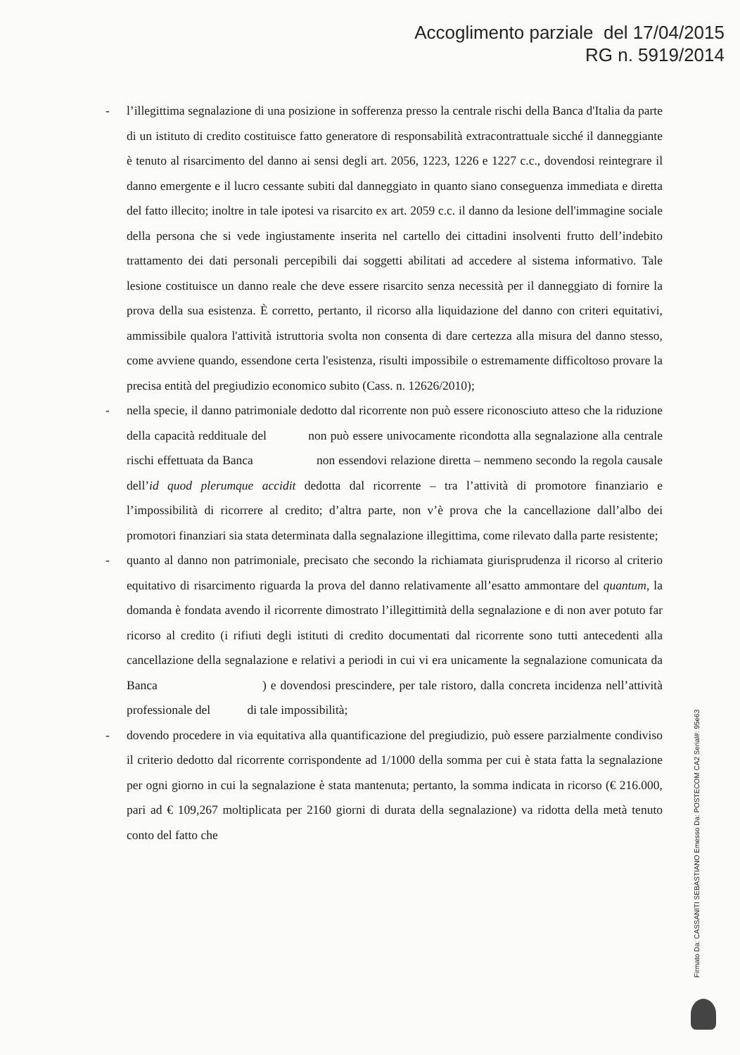Accoglimento parziale del 17/04/2015
RG n. 5919/2014
- l’illegittima segnalazione di una posizione in sofferenza presso la centrale rischi della Banca d'Italia da parte di un istituto di credito costituisce fatto generatore di responsabilità extracontrattuale sicché il danneggiante è tenuto al risarcimento del danno ai sensi degli art. 2056, 1223, 1226 e 1227 c.c., dovendosi reintegrare il danno emergente e il lucro cessante subiti dal danneggiato in quanto siano conseguenza immediata e diretta del fatto illecito; inoltre in tale ipotesi va risarcito ex art. 2059 c.c. il danno da lesione dell'immagine sociale della persona che si vede ingiustamente inserita nel cartello dei cittadini insolventi frutto dell’indebito trattamento dei dati personali percepibili dai soggetti abilitati ad accedere al sistema informativo. Tale lesione costituisce un danno reale che deve essere risarcito senza necessità per il danneggiato di fornire la prova della sua esistenza. È corretto, pertanto, il ricorso alla liquidazione del danno con criteri equitativi, ammissibile qualora l'attività istruttoria svolta non consenta di dare certezza alla misura del danno stesso, come avviene quando, essendone certa l'esistenza, risulti impossibile o estremamente difficoltoso provare la precisa entità del pregiudizio economico subito (Cass. n. 12626/2010);
- nella specie, il danno patrimoniale dedotto dal ricorrente non può essere riconosciuto atteso che la riduzione della capacità reddituale del non può essere univocamente ricondotta alla segnalazione alla centrale rischi effettuata da Banca non essendovi relazione diretta – nemmeno secondo la regola causale dell’id quod plerumque accidit dedotta dal ricorrente – tra l’attività di promotore finanziario e l’impossibilità di ricorrere al credito; d’altra parte, non v’è prova che la cancellazione dall’albo dei promotori finanziari sia stata determinata dalla segnalazione illegittima, come rilevato dalla parte resistente;
- quanto al danno non patrimoniale, precisato che secondo la richiamata giurisprudenza il ricorso al criterio equitativo di risarcimento riguarda la prova del danno relativamente all’esatto ammontare del quantum, la domanda è fondata avendo il ricorrente dimostrato l’illegittimità della segnalazione e di non aver potuto far ricorso al credito (i rifiuti degli istituti di credito documentati dal ricorrente sono tutti antecedenti alla cancellazione della segnalazione e relativi a periodi in cui vi era unicamente la segnalazione comunicata da Banca ) e dovendosi prescindere, per tale ristoro, dalla concreta incidenza nell’attività professionale del di tale impossibilità;
- dovendo procedere in via equitativa alla quantificazione del pregiudizio, può essere parzialmente condiviso il criterio dedotto dal ricorrente corrispondente ad 1/1000 della somma per cui è stata fatta la segnalazione per ogni giorno in cui la segnalazione è stata mantenuta; pertanto, la somma indicata in ricorso (€ 216.000, pari ad € 109,267 moltiplicata per 2160 giorni di durata della segnalazione) va ridotta della metà tenuto conto del fatto che
Firmato Da: CASSANITI SEBASTIANO Emesso Da: POSTECOM CA2 Serial#: 95e63